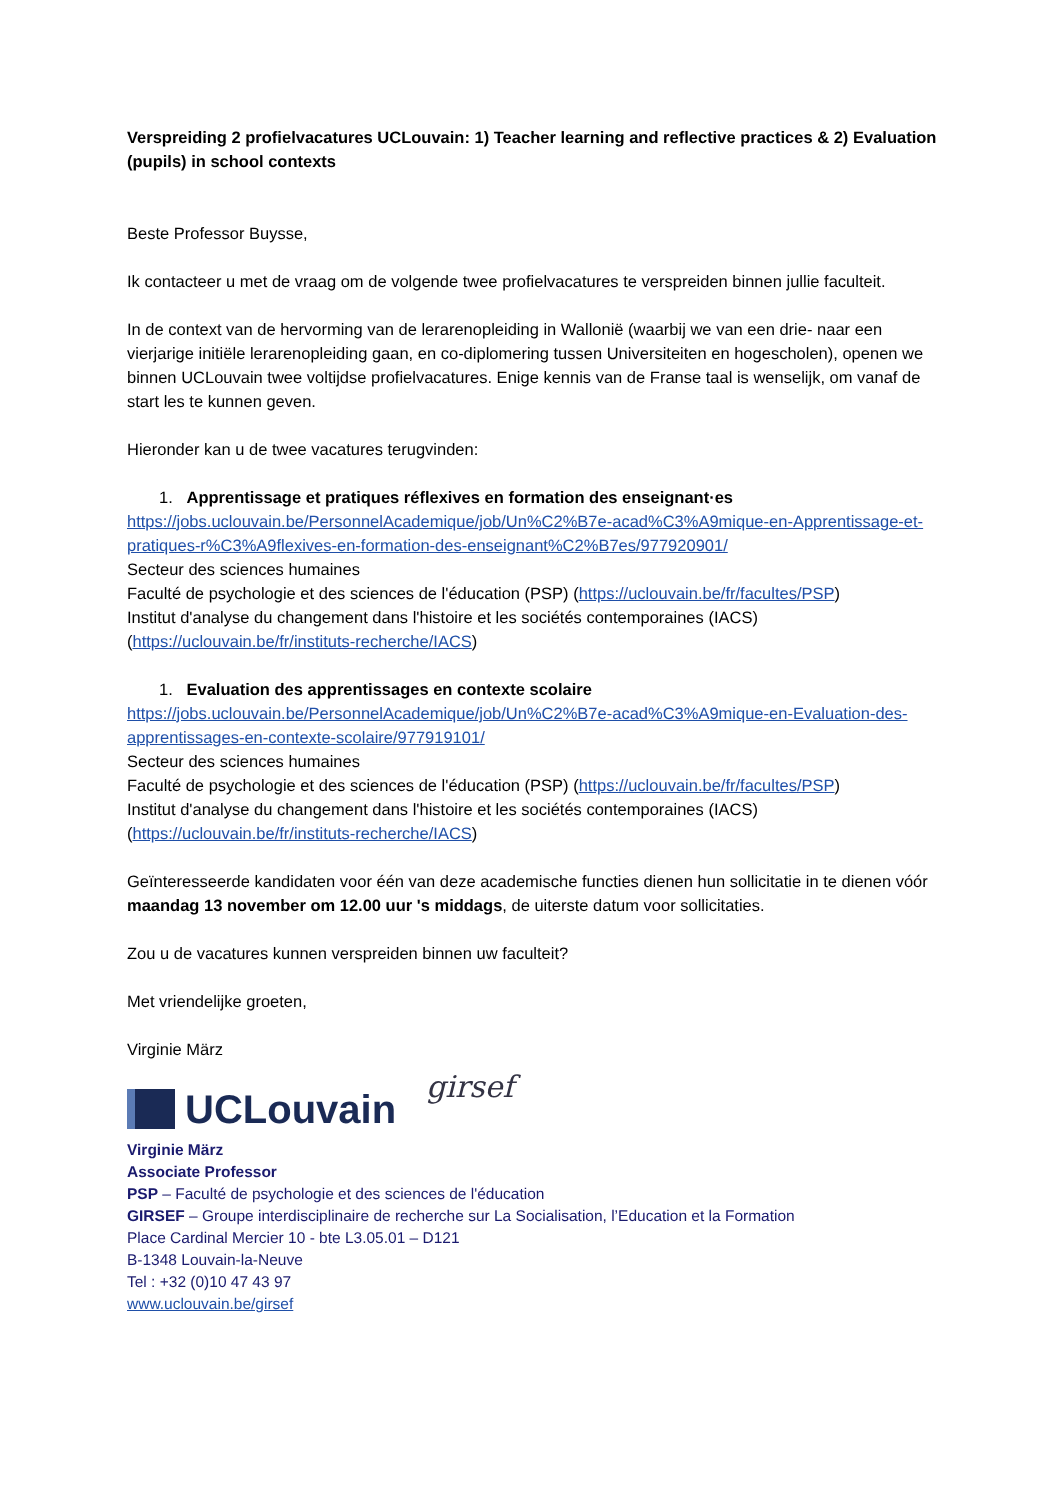Verspreiding 2 profielvacatures UCLouvain: 1) Teacher learning and reflective practices & 2) Evaluation (pupils) in school contexts
Beste Professor Buysse,
Ik contacteer u met de vraag om de volgende twee profielvacatures te verspreiden binnen jullie faculteit.
In de context van de hervorming van de lerarenopleiding in Wallonië (waarbij we van een drie- naar een vierjarige initiële lerarenopleiding gaan, en co-diplomering tussen Universiteiten en hogescholen), openen we binnen UCLouvain twee voltijdse profielvacatures. Enige kennis van de Franse taal is wenselijk, om vanaf de start les te kunnen geven.
Hieronder kan u de twee vacatures terugvinden:
1. Apprentissage et pratiques réflexives en formation des enseignant·es
https://jobs.uclouvain.be/PersonnelAcademique/job/Un%C2%B7e-acad%C3%A9mique-en-Apprentissage-et-pratiques-r%C3%A9flexives-en-formation-des-enseignant%C2%B7es/977920901/
Secteur des sciences humaines
Faculté de psychologie et des sciences de l'éducation (PSP) (https://uclouvain.be/fr/facultes/PSP)
Institut d'analyse du changement dans l'histoire et les sociétés contemporaines (IACS) (https://uclouvain.be/fr/instituts-recherche/IACS)
1. Evaluation des apprentissages en contexte scolaire
https://jobs.uclouvain.be/PersonnelAcademique/job/Un%C2%B7e-acad%C3%A9mique-en-Evaluation-des-apprentissages-en-contexte-scolaire/977919101/
Secteur des sciences humaines
Faculté de psychologie et des sciences de l'éducation (PSP) (https://uclouvain.be/fr/facultes/PSP)
Institut d'analyse du changement dans l'histoire et les sociétés contemporaines (IACS) (https://uclouvain.be/fr/instituts-recherche/IACS)
Geïnteresseerde kandidaten voor één van deze academische functies dienen hun sollicitatie in te dienen vóór maandag 13 november om 12.00 uur 's middags, de uiterste datum voor sollicitaties.
Zou u de vacatures kunnen verspreiden binnen uw faculteit?
Met vriendelijke groeten,
Virginie März
UCLouvain
girsef
Virginie März
Associate Professor
PSP – Faculté de psychologie et des sciences de l'éducation
GIRSEF – Groupe interdisciplinaire de recherche sur La Socialisation, l’Education et la Formation
Place Cardinal Mercier 10 - bte L3.05.01 – D121
B-1348 Louvain-la-Neuve
Tel : +32 (0)10 47 43 97
www.uclouvain.be/girsef